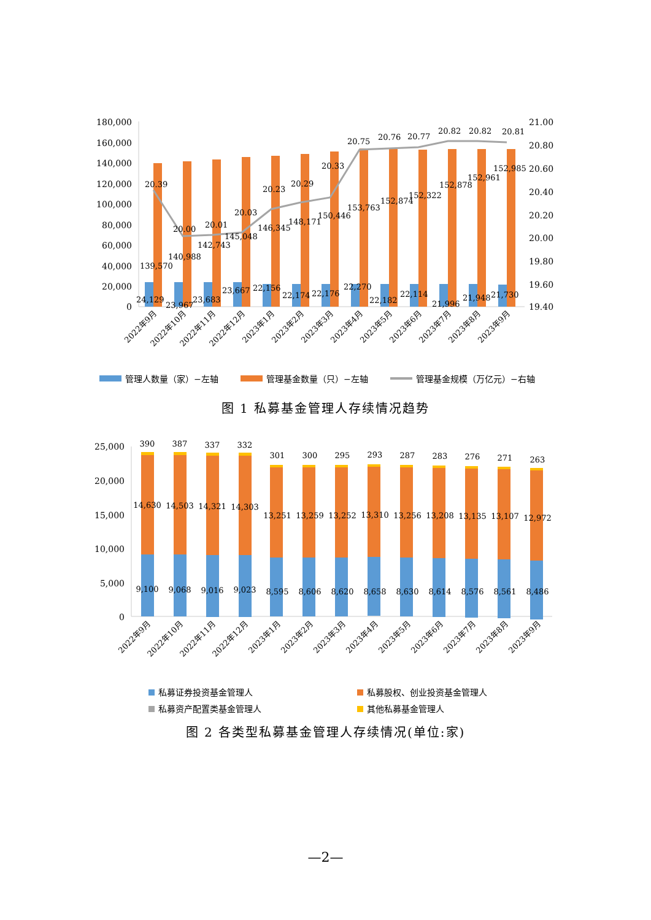180,000
160,000
140,000
120,000
100,000
80,000
60,000
40,000
20,000
0
21.00
20.80
20.60
20.40
20.20
20.00
19.80
19.60
19.40
20.39
20.00
20.01
20.03
20.23
20.29
20.33
20.75
20.76
20.77
20.82
20.82
20.81
139,570
140,988
142,743
145,048
146,345
148,171
150,446
153,763
152,874
152,322
152,878
152,961
152,985
24,129
23,967
23,683
23,667
22,156
22,174
22,176
22,270
22,182
22,114
21,996
21,948
21,730
2022年9月
2022年10月
2022年11月
2022年12月
2023年1月
2023年2月
2023年3月
2023年4月
2023年5月
2023年6月
2023年7月
2023年8月
2023年9月
管理人数量（家）−左轴
管理基金数量（只）−左轴
管理基金规模（万亿元）−右轴
图 1 私募基金管理人存续情况趋势
25,000
20,000
15,000
10,000
5,000
0
390
387
337
332
301
300
295
293
287
283
276
271
263
14,630
14,503
14,321
14,303
13,251
13,259
13,252
13,310
13,256
13,208
13,135
13,107
12,972
9,100
9,068
9,016
9,023
8,595
8,606
8,620
8,658
8,630
8,614
8,576
8,561
8,486
2022年9月
2022年10月
2022年11月
2022年12月
2023年1月
2023年2月
2023年3月
2023年4月
2023年5月
2023年6月
2023年7月
2023年8月
2023年9月
私募证券投资基金管理人
私募股权、创业投资基金管理人
私募资产配置类基金管理人
其他私募基金管理人
图 2 各类型私募基金管理人存续情况(单位:家)
—2—